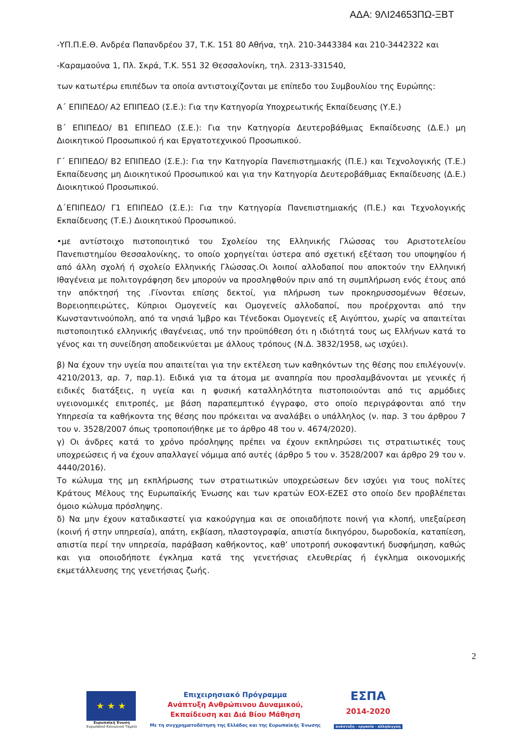ΑΔΑ: 9ΛΙ24653ΠΩ-ΞΒΤ
-ΥΠ.Π.Ε.Θ. Ανδρέα Παπανδρέου 37, Τ.Κ. 151 80 Αθήνα, τηλ. 210-3443384 και 210-3442322 και
-Καραμαούνα 1, Πλ. Σκρά, Τ.Κ. 551 32 Θεσσαλονίκη, τηλ. 2313-331540,
των κατωτέρω επιπέδων τα οποία αντιστοιχίζονται με επίπεδο του Συμβουλίου της Ευρώπης:
Α΄ ΕΠΙΠΕΔΟ/ Α2 ΕΠΙΠΕΔΟ (Σ.Ε.): Για την Κατηγορία Υποχρεωτικής Εκπαίδευσης (Υ.Ε.)
Β΄ ΕΠΙΠΕΔΟ/ Β1 ΕΠΙΠΕΔΟ (Σ.Ε.): Για την Κατηγορία Δευτεροβάθμιας Εκπαίδευσης (Δ.Ε.) μη Διοικητικού Προσωπικού ή και Εργατοτεχνικού Προσωπικού.
Γ΄ ΕΠΙΠΕΔΟ/ Β2 ΕΠΙΠΕΔΟ (Σ.Ε.): Για την Κατηγορία Πανεπιστημιακής (Π.Ε.) και Τεχνολογικής (Τ.Ε.) Εκπαίδευσης μη Διοικητικού Προσωπικού και για την Κατηγορία Δευτεροβάθμιας Εκπαίδευσης (Δ.Ε.) Διοικητικού Προσωπικού.
Δ΄ΕΠΙΠΕΔΟ/ Γ1 ΕΠΙΠΕΔΟ (Σ.Ε.): Για την Κατηγορία Πανεπιστημιακής (Π.Ε.) και Τεχνολογικής Εκπαίδευσης (Τ.Ε.) Διοικητικού Προσωπικού.
•με αντίστοιχο πιστοποιητικό του Σχολείου της Ελληνικής Γλώσσας του Αριστοτελείου Πανεπιστημίου Θεσσαλονίκης, το οποίο χορηγείται ύστερα από σχετική εξέταση του υποψηφίου ή από άλλη σχολή ή σχολείο Ελληνικής Γλώσσας.Οι λοιποί αλλοδαποί που αποκτούν την Ελληνική Ιθαγένεια με πολιτογράφηση δεν μπορούν να προσληφθούν πριν από τη συμπλήρωση ενός έτους από την απόκτησή της .Γίνονται επίσης δεκτοί, για πλήρωση των προκηρυσσομένων θέσεων, Βορειοηπειρώτες, Κύπριοι Ομογενείς και Ομογενείς αλλοδαποί, που προέρχονται από την Κωνσταντινούπολη, από τα νησιά Ίμβρο και Τένεδοκαι Ομογενείς εξ Αιγύπτου, χωρίς να απαιτείται πιστοποιητικό ελληνικής ιθαγένειας, υπό την προϋπόθεση ότι η ιδιότητά τους ως Ελλήνων κατά το γένος και τη συνείδηση αποδεικνύεται με άλλους τρόπους (Ν.Δ. 3832/1958, ως ισχύει).
β) Να έχουν την υγεία που απαιτείται για την εκτέλεση των καθηκόντων της θέσης που επιλέγουν(ν. 4210/2013, αρ. 7, παρ.1). Ειδικά για τα άτομα με αναπηρία που προσλαμβάνονται με γενικές ή ειδικές διατάξεις, η υγεία και η φυσική καταλληλότητα πιστοποιούνται από τις αρμόδιες υγειονομικές επιτροπές, με βάση παραπεμπτικό έγγραφο, στο οποίο περιγράφονται από την Υπηρεσία τα καθήκοντα της θέσης που πρόκειται να αναλάβει ο υπάλληλος (ν. παρ. 3 του άρθρου 7 του ν. 3528/2007 όπως τροποποιήθηκε με το άρθρο 48 του ν. 4674/2020).
γ) Οι άνδρες κατά το χρόνο πρόσληψης πρέπει να έχουν εκπληρώσει τις στρατιωτικές τους υποχρεώσεις ή να έχουν απαλλαγεί νόμιμα από αυτές (άρθρο 5 του ν. 3528/2007 και άρθρο 29 του ν. 4440/2016).
Το κώλυμα της μη εκπλήρωσης των στρατιωτικών υποχρεώσεων δεν ισχύει για τους πολίτες Κράτους Μέλους της Ευρωπαϊκής Ένωσης και των κρατών ΕΟΧ-ΕΖΕΣ στο οποίο δεν προβλέπεται όμοιο κώλυμα πρόσληψης.
δ) Να μην έχουν καταδικαστεί για κακούργημα και σε οποιαδήποτε ποινή για κλοπή, υπεξαίρεση (κοινή ή στην υπηρεσία), απάτη, εκβίαση, πλαστογραφία, απιστία δικηγόρου, δωροδοκία, καταπίεση, απιστία περί την υπηρεσία, παράβαση καθήκοντος, καθ’ υποτροπή συκοφαντική δυσφήμηση, καθώς και για οποιοδήποτε έγκλημα κατά της γενετήσιας ελευθερίας ή έγκλημα οικονομικής εκμετάλλευσης της γενετήσιας ζωής.
2
★ ★ ★
Ευρωπαϊκή Ένωση
Ευρωπαϊκό Κοινωνικό Ταμείο
Επιχειρησιακό Πρόγραμμα
Ανάπτυξη Ανθρώπινου Δυναμικού,
Εκπαίδευση και Διά Βίου Μάθηση
Με τη συγχρηματοδότηση της Ελλάδας και της Ευρωπαϊκής Ένωσης
ΕΣΠΑ
2014-2020
ανάπτυξη - εργασία - αλληλεγγύη